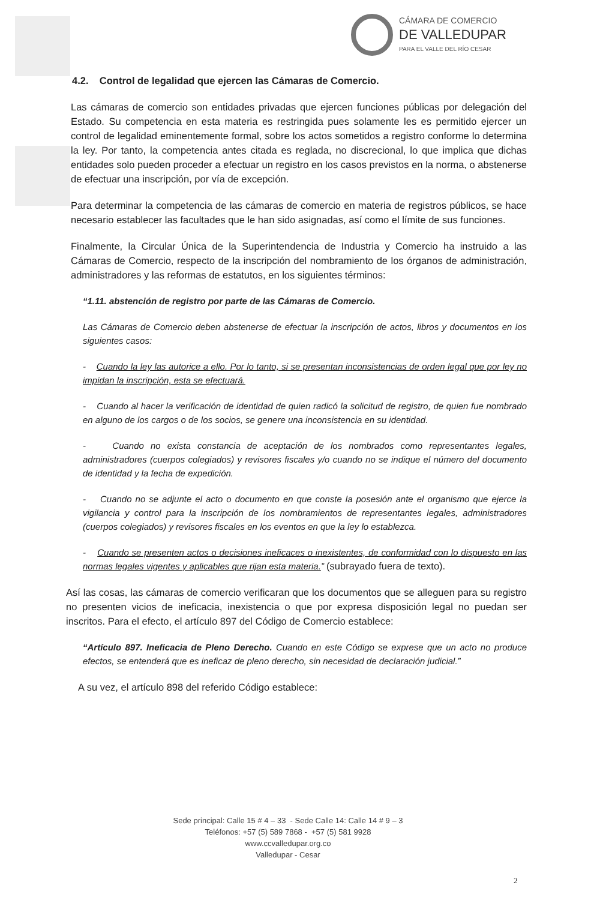CÁMARA DE COMERCIO
DE VALLEDUPAR
PARA EL VALLE DEL RÍO CESAR
4.2. Control de legalidad que ejercen las Cámaras de Comercio.
Las cámaras de comercio son entidades privadas que ejercen funciones públicas por delegación del Estado. Su competencia en esta materia es restringida pues solamente les es permitido ejercer un control de legalidad eminentemente formal, sobre los actos sometidos a registro conforme lo determina la ley. Por tanto, la competencia antes citada es reglada, no discrecional, lo que implica que dichas entidades solo pueden proceder a efectuar un registro en los casos previstos en la norma, o abstenerse de efectuar una inscripción, por vía de excepción.
Para determinar la competencia de las cámaras de comercio en materia de registros públicos, se hace necesario establecer las facultades que le han sido asignadas, así como el límite de sus funciones.
Finalmente, la Circular Única de la Superintendencia de Industria y Comercio ha instruido a las Cámaras de Comercio, respecto de la inscripción del nombramiento de los órganos de administración, administradores y las reformas de estatutos, en los siguientes términos:
“1.11. abstención de registro por parte de las Cámaras de Comercio.
Las Cámaras de Comercio deben abstenerse de efectuar la inscripción de actos, libros y documentos en los siguientes casos:
- Cuando la ley las autorice a ello. Por lo tanto, si se presentan inconsistencias de orden legal que por ley no impidan la inscripción, esta se efectuará.
- Cuando al hacer la verificación de identidad de quien radicó la solicitud de registro, de quien fue nombrado en alguno de los cargos o de los socios, se genere una inconsistencia en su identidad.
- Cuando no exista constancia de aceptación de los nombrados como representantes legales, administradores (cuerpos colegiados) y revisores fiscales y/o cuando no se indique el número del documento de identidad y la fecha de expedición.
- Cuando no se adjunte el acto o documento en que conste la posesión ante el organismo que ejerce la vigilancia y control para la inscripción de los nombramientos de representantes legales, administradores (cuerpos colegiados) y revisores fiscales en los eventos en que la ley lo establezca.
- Cuando se presenten actos o decisiones ineficaces o inexistentes, de conformidad con lo dispuesto en las normas legales vigentes y aplicables que rijan esta materia.” (subrayado fuera de texto).
Así las cosas, las cámaras de comercio verificaran que los documentos que se alleguen para su registro no presenten vicios de ineficacia, inexistencia o que por expresa disposición legal no puedan ser inscritos. Para el efecto, el artículo 897 del Código de Comercio establece:
“Artículo 897. Ineficacia de Pleno Derecho. Cuando en este Código se exprese que un acto no produce efectos, se entenderá que es ineficaz de pleno derecho, sin necesidad de declaración judicial.”
A su vez, el artículo 898 del referido Código establece:
Sede principal: Calle 15 # 4 – 33 - Sede Calle 14: Calle 14 # 9 – 3
Teléfonos: +57 (5) 589 7868 - +57 (5) 581 9928
www.ccvalledupar.org.co
Valledupar - Cesar
2